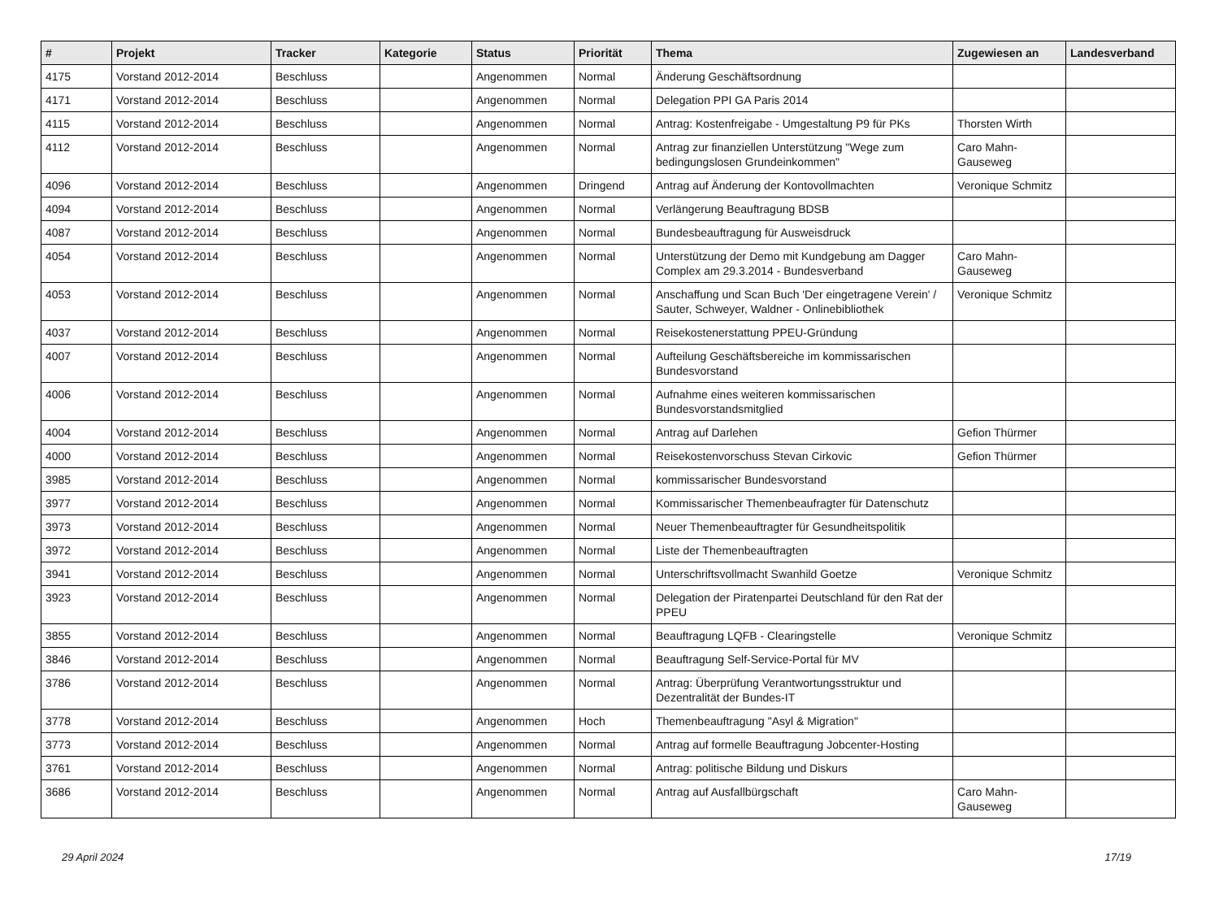| # | Projekt | Tracker | Kategorie | Status | Priorität | Thema | Zugewiesen an | Landesverband |
| --- | --- | --- | --- | --- | --- | --- | --- | --- |
| 4175 | Vorstand 2012-2014 | Beschluss | | Angenommen | Normal | Änderung Geschäftsordnung | | |
| 4171 | Vorstand 2012-2014 | Beschluss | | Angenommen | Normal | Delegation PPI GA Paris 2014 | | |
| 4115 | Vorstand 2012-2014 | Beschluss | | Angenommen | Normal | Antrag: Kostenfreigabe - Umgestaltung P9 für PKs | Thorsten Wirth | |
| 4112 | Vorstand 2012-2014 | Beschluss | | Angenommen | Normal | Antrag zur finanziellen Unterstützung "Wege zum bedingungslosen Grundeinkommen" | Caro Mahn-Gauseweg | |
| 4096 | Vorstand 2012-2014 | Beschluss | | Angenommen | Dringend | Antrag auf Änderung der Kontovollmachten | Veronique Schmitz | |
| 4094 | Vorstand 2012-2014 | Beschluss | | Angenommen | Normal | Verlängerung Beauftragung BDSB | | |
| 4087 | Vorstand 2012-2014 | Beschluss | | Angenommen | Normal | Bundesbeauftragung für Ausweisdruck | | |
| 4054 | Vorstand 2012-2014 | Beschluss | | Angenommen | Normal | Unterstützung der Demo mit Kundgebung am Dagger Complex am 29.3.2014 - Bundesverband | Caro Mahn-Gauseweg | |
| 4053 | Vorstand 2012-2014 | Beschluss | | Angenommen | Normal | Anschaffung und Scan Buch 'Der eingetragene Verein' / Sauter, Schweyer, Waldner - Onlinebibliothek | Veronique Schmitz | |
| 4037 | Vorstand 2012-2014 | Beschluss | | Angenommen | Normal | Reisekostenerstattung PPEU-Gründung | | |
| 4007 | Vorstand 2012-2014 | Beschluss | | Angenommen | Normal | Aufteilung Geschäftsbereiche im kommissarischen Bundesvorstand | | |
| 4006 | Vorstand 2012-2014 | Beschluss | | Angenommen | Normal | Aufnahme eines weiteren kommissarischen Bundesvorstandsmitglied | | |
| 4004 | Vorstand 2012-2014 | Beschluss | | Angenommen | Normal | Antrag auf Darlehen | Gefion Thürmer | |
| 4000 | Vorstand 2012-2014 | Beschluss | | Angenommen | Normal | Reisekostenvorschuss Stevan Cirkovic | Gefion Thürmer | |
| 3985 | Vorstand 2012-2014 | Beschluss | | Angenommen | Normal | kommissarischer Bundesvorstand | | |
| 3977 | Vorstand 2012-2014 | Beschluss | | Angenommen | Normal | Kommissarischer Themenbeaufragter für Datenschutz | | |
| 3973 | Vorstand 2012-2014 | Beschluss | | Angenommen | Normal | Neuer Themenbeauftragter für Gesundheitspolitik | | |
| 3972 | Vorstand 2012-2014 | Beschluss | | Angenommen | Normal | Liste der Themenbeauftragten | | |
| 3941 | Vorstand 2012-2014 | Beschluss | | Angenommen | Normal | Unterschriftsvollmacht Swanhild Goetze | Veronique Schmitz | |
| 3923 | Vorstand 2012-2014 | Beschluss | | Angenommen | Normal | Delegation der Piratenpartei Deutschland für den Rat der PPEU | | |
| 3855 | Vorstand 2012-2014 | Beschluss | | Angenommen | Normal | Beauftragung LQFB - Clearingstelle | Veronique Schmitz | |
| 3846 | Vorstand 2012-2014 | Beschluss | | Angenommen | Normal | Beauftragung Self-Service-Portal für MV | | |
| 3786 | Vorstand 2012-2014 | Beschluss | | Angenommen | Normal | Antrag: Überprüfung Verantwortungsstruktur und Dezentralität der Bundes-IT | | |
| 3778 | Vorstand 2012-2014 | Beschluss | | Angenommen | Hoch | Themenbeauftragung "Asyl & Migration" | | |
| 3773 | Vorstand 2012-2014 | Beschluss | | Angenommen | Normal | Antrag auf formelle Beauftragung Jobcenter-Hosting | | |
| 3761 | Vorstand 2012-2014 | Beschluss | | Angenommen | Normal | Antrag: politische Bildung und Diskurs | | |
| 3686 | Vorstand 2012-2014 | Beschluss | | Angenommen | Normal | Antrag auf Ausfallbürgschaft | Caro Mahn-Gauseweg | |
29 April 2024 17/19